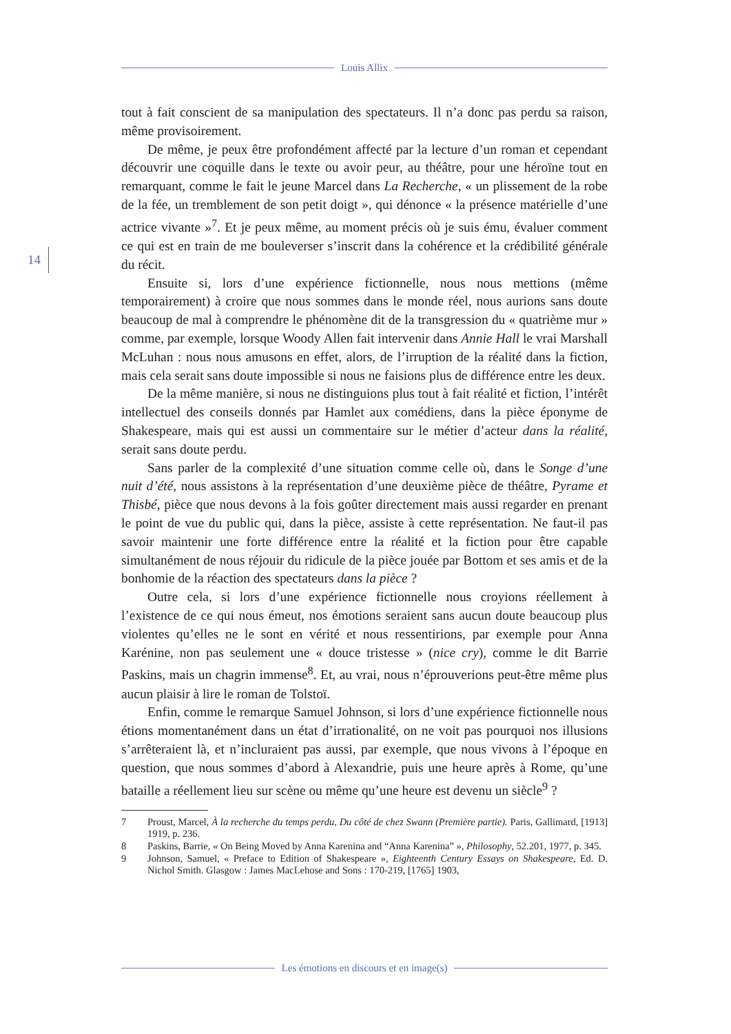Louis Allix
14
tout à fait conscient de sa manipulation des spectateurs. Il n’a donc pas perdu sa raison, même provisoirement.
De même, je peux être profondément affecté par la lecture d’un roman et cependant découvrir une coquille dans le texte ou avoir peur, au théâtre, pour une héroïne tout en remarquant, comme le fait le jeune Marcel dans La Recherche, « un plissement de la robe de la fée, un tremblement de son petit doigt », qui dénonce « la présence matérielle d’une actrice vivante »<sup>7</sup>. Et je peux même, au moment précis où je suis ému, évaluer comment ce qui est en train de me bouleverser s’inscrit dans la cohérence et la crédibilité générale du récit.
Ensuite si, lors d’une expérience fictionnelle, nous nous mettions (même temporairement) à croire que nous sommes dans le monde réel, nous aurions sans doute beaucoup de mal à comprendre le phénomène dit de la transgression du « quatrième mur » comme, par exemple, lorsque Woody Allen fait intervenir dans Annie Hall le vrai Marshall McLuhan : nous nous amusons en effet, alors, de l’irruption de la réalité dans la fiction, mais cela serait sans doute impossible si nous ne faisions plus de différence entre les deux.
De la même manière, si nous ne distinguions plus tout à fait réalité et fiction, l’intérêt intellectuel des conseils donnés par Hamlet aux comédiens, dans la pièce éponyme de Shakespeare, mais qui est aussi un commentaire sur le métier d’acteur dans la réalité, serait sans doute perdu.
Sans parler de la complexité d’une situation comme celle où, dans le Songe d’une nuit d’été, nous assistons à la représentation d’une deuxième pièce de théâtre, Pyrame et Thisbé, pièce que nous devons à la fois goûter directement mais aussi regarder en prenant le point de vue du public qui, dans la pièce, assiste à cette représentation. Ne faut-il pas savoir maintenir une forte différence entre la réalité et la fiction pour être capable simultanément de nous réjouir du ridicule de la pièce jouée par Bottom et ses amis et de la bonhomie de la réaction des spectateurs dans la pièce ?
Outre cela, si lors d’une expérience fictionnelle nous croyions réellement à l’existence de ce qui nous émeut, nos émotions seraient sans aucun doute beaucoup plus violentes qu’elles ne le sont en vérité et nous ressentirions, par exemple pour Anna Karénine, non pas seulement une « douce tristesse » (nice cry), comme le dit Barrie Paskins, mais un chagrin immense<sup>8</sup>. Et, au vrai, nous n’éprouverions peut-être même plus aucun plaisir à lire le roman de Tolstoï.
Enfin, comme le remarque Samuel Johnson, si lors d’une expérience fictionnelle nous étions momentanément dans un état d’irrationalité, on ne voit pas pourquoi nos illusions s’arrêteraient là, et n’incluraient pas aussi, par exemple, que nous vivons à l’époque en question, que nous sommes d’abord à Alexandrie, puis une heure après à Rome, qu’une bataille a réellement lieu sur scène ou même qu’une heure est devenu un siècle<sup>9</sup> ?
7 Proust, Marcel, À la recherche du temps perdu, Du côté de chez Swann (Première partie). Paris, Gallimard, [1913] 1919, p. 236.
8 Paskins, Barrie, « On Being Moved by Anna Karenina and “Anna Karenina” », Philosophy, 52.201, 1977, p. 345.
9 Johnson, Samuel, « Preface to Edition of Shakespeare », Eighteenth Century Essays on Shakespeare, Ed. D. Nichol Smith. Glasgow : James MacLehose and Sons : 170-219, [1765] 1903,
Les émotions en discours et en image(s)